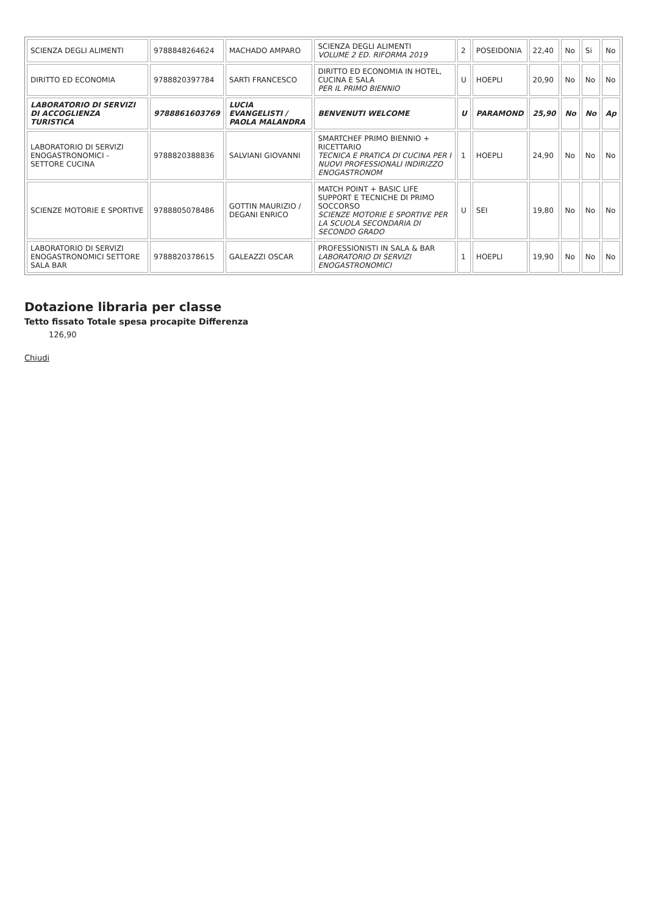| SCIENZA DEGLI ALIMENTI | 9788848264624 | MACHADO AMPARO | SCIENZA DEGLI ALIMENTI VOLUME 2 ED. RIFORMA 2019 | 2 | POSEIDONIA | 22,40 | No | Si | No |
| DIRITTO ED ECONOMIA | 9788820397784 | SARTI FRANCESCO | DIRITTO ED ECONOMIA IN HOTEL, CUCINA E SALA PER IL PRIMO BIENNIO | U | HOEPLI | 20,90 | No | No | No |
| LABORATORIO DI SERVIZI DI ACCOGLIENZA TURISTICA | 9788861603769 | LUCIA EVANGELISTI / PAOLA MALANDRA | BENVENUTI WELCOME | U | PARAMOND | 25,90 | No | No | Ap |
| LABORATORIO DI SERVIZI ENOGASTRONOMICI - SETTORE CUCINA | 9788820388836 | SALVIANI GIOVANNI | SMARTCHEF PRIMO BIENNIO + RICETTARIO TECNICA E PRATICA DI CUCINA PER I NUOVI PROFESSIONALI INDIRIZZO ENOGASTRONOM | 1 | HOEPLI | 24,90 | No | No | No |
| SCIENZE MOTORIE E SPORTIVE | 9788805078486 | GOTTIN MAURIZIO / DEGANI ENRICO | MATCH POINT + BASIC LIFE SUPPORT E TECNICHE DI PRIMO SOCCORSO SCIENZE MOTORIE E SPORTIVE PER LA SCUOLA SECONDARIA DI SECONDO GRADO | U | SEI | 19,80 | No | No | No |
| LABORATORIO DI SERVIZI ENOGASTRONOMICI SETTORE SALA BAR | 9788820378615 | GALEAZZI OSCAR | PROFESSIONISTI IN SALA & BAR LABORATORIO DI SERVIZI ENOGASTRONOMICI | 1 | HOEPLI | 19,90 | No | No | No |
Dotazione libraria per classe
Tetto fissato Totale spesa procapite Differenza
126,90
Chiudi